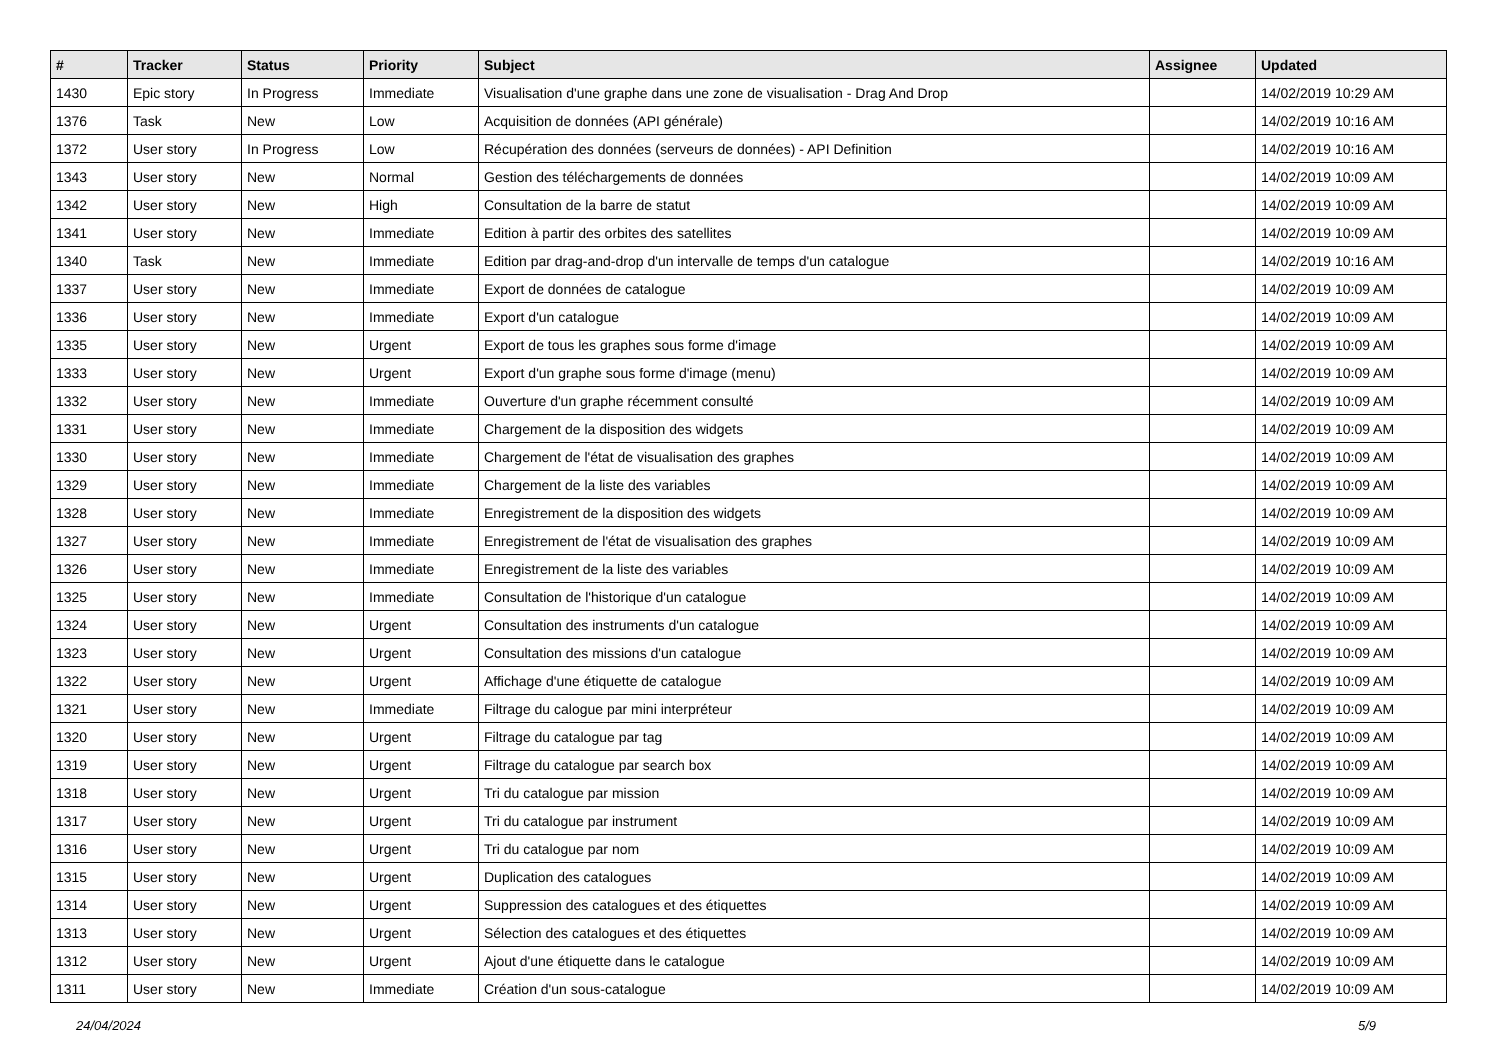| # | Tracker | Status | Priority | Subject | Assignee | Updated |
| --- | --- | --- | --- | --- | --- | --- |
| 1430 | Epic story | In Progress | Immediate | Visualisation d'une graphe dans une zone de visualisation - Drag And Drop | | 14/02/2019 10:29 AM |
| 1376 | Task | New | Low | Acquisition de données (API générale) | | 14/02/2019 10:16 AM |
| 1372 | User story | In Progress | Low | Récupération des données (serveurs de données) - API Definition | | 14/02/2019 10:16 AM |
| 1343 | User story | New | Normal | Gestion des téléchargements de données | | 14/02/2019 10:09 AM |
| 1342 | User story | New | High | Consultation de la barre de statut | | 14/02/2019 10:09 AM |
| 1341 | User story | New | Immediate | Edition à partir des orbites des satellites | | 14/02/2019 10:09 AM |
| 1340 | Task | New | Immediate | Edition par drag-and-drop d'un intervalle de temps d'un catalogue | | 14/02/2019 10:16 AM |
| 1337 | User story | New | Immediate | Export de données de catalogue | | 14/02/2019 10:09 AM |
| 1336 | User story | New | Immediate | Export d'un catalogue | | 14/02/2019 10:09 AM |
| 1335 | User story | New | Urgent | Export de tous les graphes sous forme d'image | | 14/02/2019 10:09 AM |
| 1333 | User story | New | Urgent | Export d'un graphe sous forme d'image (menu) | | 14/02/2019 10:09 AM |
| 1332 | User story | New | Immediate | Ouverture d'un graphe récemment consulté | | 14/02/2019 10:09 AM |
| 1331 | User story | New | Immediate | Chargement de la disposition des widgets | | 14/02/2019 10:09 AM |
| 1330 | User story | New | Immediate | Chargement de l'état de visualisation des graphes | | 14/02/2019 10:09 AM |
| 1329 | User story | New | Immediate | Chargement de la liste des variables | | 14/02/2019 10:09 AM |
| 1328 | User story | New | Immediate | Enregistrement de la disposition des widgets | | 14/02/2019 10:09 AM |
| 1327 | User story | New | Immediate | Enregistrement de l'état de visualisation des graphes | | 14/02/2019 10:09 AM |
| 1326 | User story | New | Immediate | Enregistrement de la liste des variables | | 14/02/2019 10:09 AM |
| 1325 | User story | New | Immediate | Consultation de l'historique d'un catalogue | | 14/02/2019 10:09 AM |
| 1324 | User story | New | Urgent | Consultation des instruments d'un catalogue | | 14/02/2019 10:09 AM |
| 1323 | User story | New | Urgent | Consultation des missions d'un catalogue | | 14/02/2019 10:09 AM |
| 1322 | User story | New | Urgent | Affichage d'une étiquette de catalogue | | 14/02/2019 10:09 AM |
| 1321 | User story | New | Immediate | Filtrage du calogue par mini interpréteur | | 14/02/2019 10:09 AM |
| 1320 | User story | New | Urgent | Filtrage du catalogue par tag | | 14/02/2019 10:09 AM |
| 1319 | User story | New | Urgent | Filtrage du catalogue par search box | | 14/02/2019 10:09 AM |
| 1318 | User story | New | Urgent | Tri du catalogue par mission | | 14/02/2019 10:09 AM |
| 1317 | User story | New | Urgent | Tri du catalogue par instrument | | 14/02/2019 10:09 AM |
| 1316 | User story | New | Urgent | Tri du catalogue par nom | | 14/02/2019 10:09 AM |
| 1315 | User story | New | Urgent | Duplication des catalogues | | 14/02/2019 10:09 AM |
| 1314 | User story | New | Urgent | Suppression des catalogues et des étiquettes | | 14/02/2019 10:09 AM |
| 1313 | User story | New | Urgent | Sélection des catalogues et des étiquettes | | 14/02/2019 10:09 AM |
| 1312 | User story | New | Urgent | Ajout d'une étiquette dans le catalogue | | 14/02/2019 10:09 AM |
| 1311 | User story | New | Immediate | Création d'un sous-catalogue | | 14/02/2019 10:09 AM |
24/04/2024 5/9